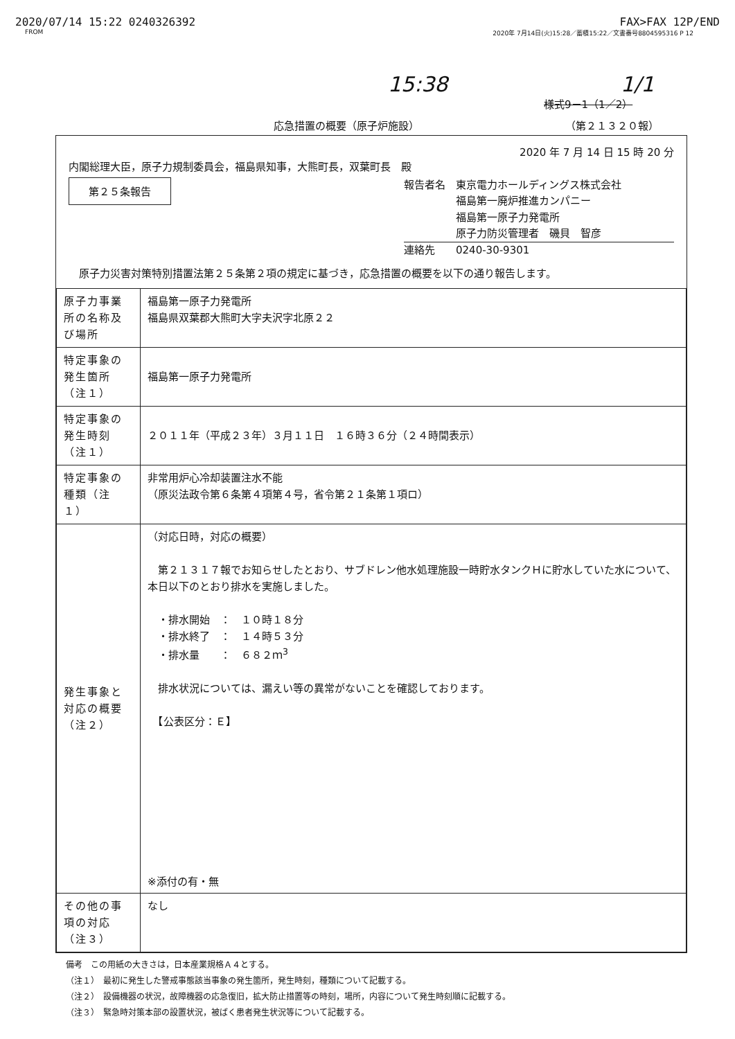2020/07/14 15:22 0240326392 FAX>FAX 12P/END
FROM 2020年 7月14日(火)15:28／蓄積15:22／文書番号8804595316 P 12
15:38 1/1
様式9－1（1／2）
応急措置の概要（原子炉施設） （第２１３２０報）
2020 年 7 月 14 日 15 時 20 分
内閣総理大臣，原子力規制委員会，福島県知事，大熊町長，双葉町長　殿
第２５条報告
報告者名　東京電力ホールディングス株式会社
　　　　　福島第一廃炉推進カンパニー
　　　　　福島第一原子力発電所
　　　　　原子力防災管理者　磯貝　智彦
連絡先　　0240-30-9301
　原子力災害対策特別措置法第２５条第２項の規定に基づき，応急措置の概要を以下の通り報告します。
| 原子力事業所の名称及び場所 | 福島第一原子力発電所 福島県双葉郡大熊町大字夫沢字北原２２ |
| 特定事象の発生箇所（注１） | 福島第一原子力発電所 |
| 特定事象の発生時刻（注１） | ２０１１年（平成２３年）３月１１日 １６時３６分（２４時間表示） |
| 特定事象の種類（注１） | 非常用炉心冷却装置注水不能 （原災法政令第６条第４項第４号，省令第２１条第１項ロ） |
| 発生事象と対応の概要（注２） | （対応日時，対応の概要） 第２１３１７報でお知らせしたとおり、サブドレン他水処理施設一時貯水タンクＨに貯水していた水について、本日以下のとおり排水を実施しました。 ・排水開始 ： １０時１８分 ・排水終了 ： １４時５３分 ・排水量 ： ６８２ｍ<sup>3</sup> 排水状況については、漏えい等の異常がないことを確認しております。 【公表区分：Ｅ】 ※添付の有・無 |
| その他の事項の対応（注３） | なし |
備考　この用紙の大きさは，日本産業規格Ａ４とする。
（注１）　最初に発生した警戒事態該当事象の発生箇所，発生時刻，種類について記載する。
（注２）　設備機器の状況，故障機器の応急復旧，拡大防止措置等の時刻，場所，内容について発生時刻順に記載する。
（注３）　緊急時対策本部の設置状況，被ばく患者発生状況等について記載する。